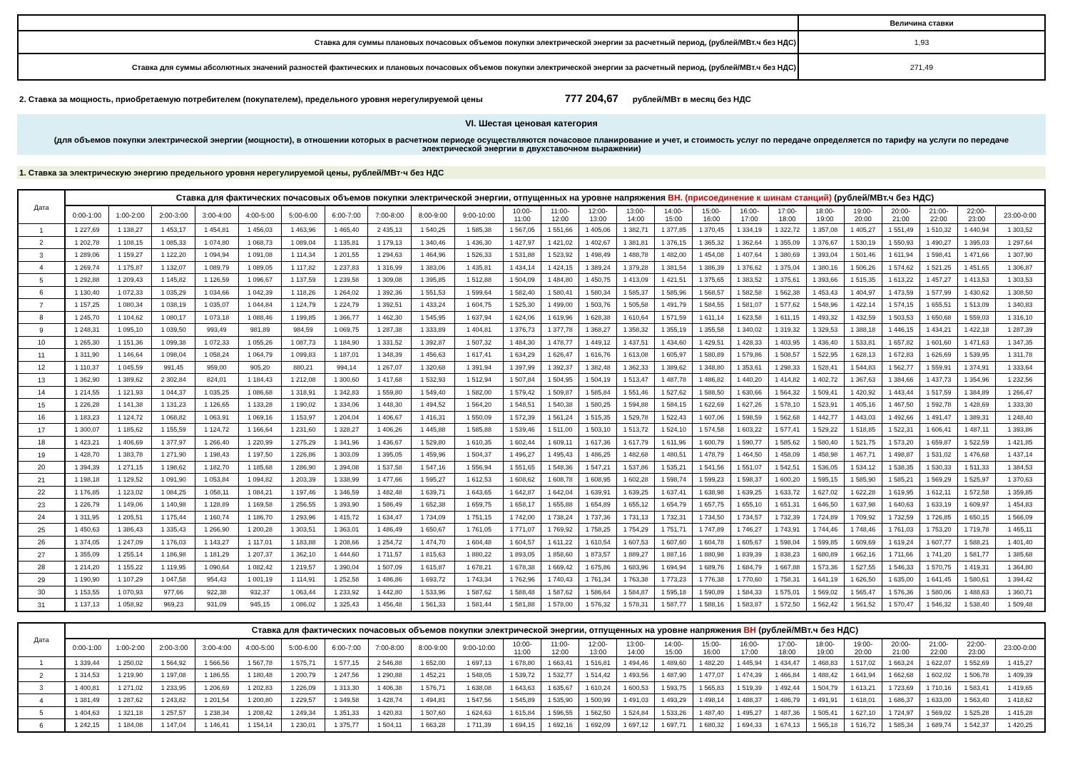| | Величина ставки |
| Ставка для суммы плановых почасовых объемов покупки электрической энергии за расчетный период, (рублей/МВт.ч без НДС) | 1,93 |
| Ставка для суммы абсолютных значений разностей фактических и плановых почасовых объемов покупки электрической энергии за расчетный период, (рублей/МВт.ч без НДС) | 271,49 |
2. Ставка за мощность, приобретаемую потребителем (покупателем), предельного уровня нерегулируемой цены 777 204,67 рублей/МВт в месяц без НДС
VI. Шестая ценовая категория
(для объемов покупки электрической энергии (мощности), в отношении которых в расчетном периоде осуществляются почасовое планирование и учет, и стоимость услуг по передаче определяется по тарифу на услуги по передаче электрической энергии в двухставочном выражении)
1. Ставка за электрическую энергию предельного уровня нерегулируемой цены, рублей/МВт·ч без НДС
| Дата | Ставка для фактических почасовых объемов покупки электрической энергии, отпущенных на уровне напряжения ВН. (присоединение к шинам станций) (рублей/МВт.ч без НДС) | | | | | | | | | | | | | | | | | | | | | | | |
| --- | --- | --- | --- | --- | --- | --- | --- | --- | --- | --- | --- | --- | --- | --- | --- | --- | --- | --- | --- | --- | --- | --- | --- | --- |
| | 0:00-1:00 | 1:00-2:00 | 2:00-3:00 | 3:00-4:00 | 4:00-5:00 | 5:00-6:00 | 6:00-7:00 | 7:00-8:00 | 8:00-9:00 | 9:00-10:00 | 10:00- 11:00 | 11:00- 12:00 | 12:00- 13:00 | 13:00- 14:00 | 14:00- 15:00 | 15:00- 16:00 | 16:00- 17:00 | 17:00- 18:00 | 18:00- 19:00 | 19:00- 20:00 | 20:00- 21:00 | 21:00- 22:00 | 22:00- 23:00 | 23:00-0:00 |
| 1 | 1 227,69 | 1 138,27 | 1 453,17 | 1 454,81 | 1 456,03 | 1 463,96 | 1 465,40 | 2 435,13 | 1 540,25 | 1 585,38 | 1 567,05 | 1 551,66 | 1 405,06 | 1 382,71 | 1 377,85 | 1 370,45 | 1 334,19 | 1 322,72 | 1 357,08 | 1 405,27 | 1 551,49 | 1 510,32 | 1 440,94 | 1 303,52 |
| 2 | 1 202,78 | 1 108,15 | 1 085,33 | 1 074,80 | 1 068,73 | 1 089,04 | 1 135,81 | 1 179,13 | 1 340,46 | 1 436,30 | 1 427,97 | 1 421,02 | 1 402,67 | 1 381,81 | 1 376,15 | 1 365,32 | 1 362,64 | 1 355,09 | 1 376,67 | 1 530,19 | 1 550,93 | 1 490,27 | 1 395,03 | 1 297,64 |
| 3 | 1 289,06 | 1 159,27 | 1 122,20 | 1 094,94 | 1 091,08 | 1 114,34 | 1 201,55 | 1 294,63 | 1 464,96 | 1 526,33 | 1 531,88 | 1 523,92 | 1 498,49 | 1 488,78 | 1 482,00 | 1 454,08 | 1 407,64 | 1 380,69 | 1 393,04 | 1 501,46 | 1 611,94 | 1 598,41 | 1 471,66 | 1 307,90 |
| 4 | 1 269,74 | 1 175,87 | 1 132,07 | 1 089,79 | 1 089,05 | 1 117,82 | 1 237,83 | 1 316,99 | 1 383,06 | 1 435,81 | 1 434,14 | 1 424,15 | 1 389,24 | 1 379,28 | 1 381,54 | 1 386,39 | 1 376,62 | 1 375,04 | 1 380,16 | 1 506,26 | 1 574,62 | 1 521,25 | 1 451,65 | 1 306,87 |
| 5 | 1 292,88 | 1 209,43 | 1 145,82 | 1 126,59 | 1 096,67 | 1 137,59 | 1 239,58 | 1 309,08 | 1 395,85 | 1 512,88 | 1 504,09 | 1 484,80 | 1 450,75 | 1 413,09 | 1 421,51 | 1 375,65 | 1 383,52 | 1 375,61 | 1 393,66 | 1 515,35 | 1 613,22 | 1 457,27 | 1 413,53 | 1 303,53 |
| 6 | 1 130,40 | 1 072,33 | 1 035,29 | 1 034,66 | 1 042,39 | 1 118,26 | 1 264,02 | 1 392,36 | 1 551,53 | 1 599,64 | 1 582,40 | 1 580,41 | 1 580,34 | 1 585,37 | 1 585,96 | 1 568,57 | 1 582,58 | 1 562,38 | 1 453,43 | 1 404,97 | 1 473,59 | 1 577,99 | 1 430,62 | 1 308,50 |
| 7 | 1 157,25 | 1 080,34 | 1 038,19 | 1 035,07 | 1 044,84 | 1 124,79 | 1 224,79 | 1 392,51 | 1 433,24 | 1 604,75 | 1 525,30 | 1 499,00 | 1 503,76 | 1 505,58 | 1 491,79 | 1 584,55 | 1 581,07 | 1 577,62 | 1 548,96 | 1 422,14 | 1 574,15 | 1 655,51 | 1 513,09 | 1 340,83 |
| 8 | 1 245,70 | 1 104,62 | 1 080,17 | 1 073,18 | 1 088,46 | 1 199,85 | 1 366,77 | 1 462,30 | 1 545,95 | 1 637,94 | 1 624,06 | 1 619,96 | 1 628,38 | 1 610,64 | 1 571,59 | 1 611,14 | 1 623,58 | 1 611,15 | 1 493,32 | 1 432,59 | 1 503,53 | 1 650,68 | 1 559,03 | 1 316,10 |
| 9 | 1 248,31 | 1 095,10 | 1 039,50 | 993,49 | 981,89 | 984,59 | 1 069,75 | 1 287,38 | 1 333,89 | 1 404,81 | 1 376,73 | 1 377,78 | 1 368,27 | 1 358,32 | 1 355,19 | 1 355,58 | 1 340,02 | 1 319,32 | 1 329,53 | 1 388,18 | 1 446,15 | 1 434,21 | 1 422,18 | 1 287,39 |
| 10 | 1 265,30 | 1 151,36 | 1 099,38 | 1 072,33 | 1 055,26 | 1 087,73 | 1 184,90 | 1 331,52 | 1 392,87 | 1 507,32 | 1 484,30 | 1 478,77 | 1 449,12 | 1 437,51 | 1 434,60 | 1 429,51 | 1 428,33 | 1 403,95 | 1 436,40 | 1 533,81 | 1 657,82 | 1 601,60 | 1 471,63 | 1 347,35 |
| 11 | 1 311,90 | 1 146,64 | 1 098,04 | 1 058,24 | 1 064,79 | 1 099,83 | 1 187,01 | 1 348,39 | 1 456,63 | 1 617,41 | 1 634,29 | 1 626,47 | 1 616,76 | 1 613,08 | 1 605,97 | 1 580,89 | 1 579,86 | 1 508,57 | 1 522,95 | 1 628,13 | 1 672,83 | 1 626,69 | 1 539,95 | 1 311,78 |
| 12 | 1 110,37 | 1 045,59 | 991,45 | 959,00 | 905,20 | 880,21 | 994,14 | 1 267,07 | 1 320,68 | 1 391,94 | 1 397,99 | 1 392,37 | 1 382,48 | 1 362,33 | 1 389,62 | 1 348,80 | 1 353,61 | 1 298,33 | 1 528,41 | 1 544,83 | 1 562,77 | 1 559,91 | 1 374,91 | 1 333,64 |
| 13 | 1 362,90 | 1 389,62 | 2 302,84 | 824,01 | 1 184,43 | 1 212,08 | 1 300,60 | 1 417,68 | 1 532,93 | 1 512,94 | 1 507,84 | 1 504,95 | 1 504,19 | 1 513,47 | 1 487,78 | 1 486,82 | 1 440,20 | 1 414,82 | 1 402,72 | 1 367,63 | 1 384,66 | 1 437,73 | 1 354,96 | 1 232,56 |
| 14 | 1 214,55 | 1 121,93 | 1 044,37 | 1 035,25 | 1 086,68 | 1 318,91 | 1 342,83 | 1 559,80 | 1 549,40 | 1 582,00 | 1 579,42 | 1 509,87 | 1 585,84 | 1 551,46 | 1 527,62 | 1 588,50 | 1 630,66 | 1 564,32 | 1 509,41 | 1 420,92 | 1 443,44 | 1 517,59 | 1 384,89 | 1 266,47 |
| 15 | 1 226,28 | 1 141,38 | 1 131,23 | 1 126,65 | 1 133,28 | 1 190,02 | 1 334,06 | 1 448,30 | 1 494,52 | 1 564,20 | 1 548,51 | 1 540,38 | 1 580,25 | 1 594,88 | 1 584,15 | 1 622,69 | 1 627,26 | 1 578,10 | 1 523,91 | 1 405,16 | 1 467,50 | 1 592,78 | 1 428,69 | 1 333,30 |
| 16 | 1 183,23 | 1 124,72 | 1 068,82 | 1 063,91 | 1 069,16 | 1 153,97 | 1 204,04 | 1 406,67 | 1 416,31 | 1 550,09 | 1 572,39 | 1 561,24 | 1 515,35 | 1 529,78 | 1 522,43 | 1 607,06 | 1 598,59 | 1 562,68 | 1 442,77 | 1 443,03 | 1 492,66 | 1 491,47 | 1 389,31 | 1 248,40 |
| 17 | 1 300,07 | 1 185,62 | 1 155,59 | 1 124,72 | 1 166,64 | 1 231,60 | 1 328,27 | 1 406,26 | 1 445,88 | 1 585,88 | 1 539,46 | 1 511,00 | 1 503,10 | 1 513,72 | 1 524,10 | 1 574,58 | 1 603,22 | 1 577,41 | 1 529,22 | 1 518,85 | 1 522,31 | 1 606,41 | 1 487,11 | 1 393,86 |
| 18 | 1 423,21 | 1 406,69 | 1 377,97 | 1 266,40 | 1 220,99 | 1 275,29 | 1 341,96 | 1 436,67 | 1 529,80 | 1 610,35 | 1 602,44 | 1 609,11 | 1 617,36 | 1 617,79 | 1 611,96 | 1 600,79 | 1 590,77 | 1 585,62 | 1 580,40 | 1 521,75 | 1 573,20 | 1 659,87 | 1 522,59 | 1 421,85 |
| 19 | 1 428,70 | 1 383,78 | 1 271,90 | 1 198,43 | 1 197,50 | 1 226,86 | 1 303,09 | 1 395,05 | 1 459,96 | 1 504,37 | 1 496,27 | 1 495,43 | 1 486,25 | 1 482,68 | 1 480,51 | 1 478,79 | 1 464,50 | 1 458,09 | 1 458,98 | 1 467,71 | 1 498,87 | 1 531,02 | 1 476,68 | 1 437,14 |
| 20 | 1 394,39 | 1 271,15 | 1 198,62 | 1 182,70 | 1 185,68 | 1 286,90 | 1 394,08 | 1 537,58 | 1 547,16 | 1 556,94 | 1 551,65 | 1 548,36 | 1 547,21 | 1 537,86 | 1 535,21 | 1 541,56 | 1 551,07 | 1 542,51 | 1 536,05 | 1 534,12 | 1 538,35 | 1 530,33 | 1 511,33 | 1 384,53 |
| 21 | 1 198,18 | 1 129,52 | 1 091,90 | 1 053,84 | 1 094,82 | 1 203,39 | 1 338,99 | 1 477,66 | 1 595,27 | 1 612,53 | 1 608,62 | 1 608,78 | 1 608,95 | 1 602,28 | 1 598,74 | 1 599,23 | 1 598,37 | 1 600,20 | 1 595,15 | 1 585,90 | 1 585,21 | 1 569,29 | 1 525,97 | 1 370,63 |
| 22 | 1 176,85 | 1 123,02 | 1 084,25 | 1 058,11 | 1 084,21 | 1 197,46 | 1 346,59 | 1 482,48 | 1 639,71 | 1 643,65 | 1 642,87 | 1 642,04 | 1 639,91 | 1 639,25 | 1 637,41 | 1 638,98 | 1 639,25 | 1 633,72 | 1 627,02 | 1 622,28 | 1 619,95 | 1 612,11 | 1 572,58 | 1 359,85 |
| 23 | 1 226,79 | 1 149,06 | 1 140,98 | 1 128,89 | 1 169,58 | 1 256,55 | 1 393,90 | 1 586,49 | 1 652,38 | 1 659,75 | 1 658,17 | 1 655,88 | 1 654,89 | 1 655,12 | 1 654,79 | 1 657,75 | 1 655,10 | 1 651,31 | 1 646,50 | 1 637,98 | 1 640,63 | 1 633,19 | 1 609,97 | 1 454,83 |
| 24 | 1 311,95 | 1 205,51 | 1 175,44 | 1 160,74 | 1 186,70 | 1 293,96 | 1 415,72 | 1 634,47 | 1 734,09 | 1 751,15 | 1 742,00 | 1 738,24 | 1 737,36 | 1 731,13 | 1 732,31 | 1 734,50 | 1 734,57 | 1 732,39 | 1 724,89 | 1 709,92 | 1 732,59 | 1 726,85 | 1 650,15 | 1 566,09 |
| 25 | 1 450,63 | 1 386,43 | 1 335,43 | 1 266,90 | 1 200,28 | 1 303,51 | 1 363,01 | 1 486,49 | 1 650,67 | 1 761,05 | 1 771,07 | 1 769,92 | 1 758,25 | 1 754,29 | 1 751,71 | 1 747,89 | 1 746,27 | 1 743,91 | 1 744,46 | 1 748,46 | 1 761,03 | 1 753,20 | 1 719,78 | 1 465,11 |
| 26 | 1 374,05 | 1 247,09 | 1 176,03 | 1 143,27 | 1 117,01 | 1 183,88 | 1 208,66 | 1 254,72 | 1 474,70 | 1 604,48 | 1 604,57 | 1 611,22 | 1 610,54 | 1 607,53 | 1 607,60 | 1 604,78 | 1 605,67 | 1 598,04 | 1 599,85 | 1 609,69 | 1 619,24 | 1 607,77 | 1 588,21 | 1 401,40 |
| 27 | 1 355,09 | 1 255,14 | 1 186,98 | 1 181,29 | 1 207,37 | 1 362,10 | 1 444,60 | 1 711,57 | 1 815,63 | 1 880,22 | 1 893,05 | 1 858,60 | 1 873,57 | 1 889,27 | 1 887,16 | 1 880,98 | 1 839,39 | 1 838,23 | 1 680,89 | 1 662,16 | 1 711,66 | 1 741,20 | 1 581,77 | 1 385,68 |
| 28 | 1 214,20 | 1 155,22 | 1 119,95 | 1 090,64 | 1 082,42 | 1 219,57 | 1 390,04 | 1 507,09 | 1 615,87 | 1 678,21 | 1 678,38 | 1 669,42 | 1 675,86 | 1 683,96 | 1 694,94 | 1 689,76 | 1 684,79 | 1 667,88 | 1 573,36 | 1 527,55 | 1 546,33 | 1 570,75 | 1 419,31 | 1 364,80 |
| 29 | 1 190,90 | 1 107,29 | 1 047,58 | 954,43 | 1 001,19 | 1 114,91 | 1 252,58 | 1 486,86 | 1 693,72 | 1 743,34 | 1 762,96 | 1 740,43 | 1 761,34 | 1 763,38 | 1 773,23 | 1 776,38 | 1 770,60 | 1 758,31 | 1 641,19 | 1 626,50 | 1 635,00 | 1 641,45 | 1 580,61 | 1 394,42 |
| 30 | 1 153,55 | 1 070,93 | 977,66 | 922,38 | 932,37 | 1 063,44 | 1 233,92 | 1 442,80 | 1 533,96 | 1 587,62 | 1 588,48 | 1 587,62 | 1 586,64 | 1 584,87 | 1 595,18 | 1 590,89 | 1 584,33 | 1 575,01 | 1 569,02 | 1 565,47 | 1 576,36 | 1 580,06 | 1 488,63 | 1 360,71 |
| 31 | 1 137,13 | 1 058,92 | 969,23 | 931,09 | 945,15 | 1 086,02 | 1 325,43 | 1 456,48 | 1 561,33 | 1 581,44 | 1 581,88 | 1 578,00 | 1 576,32 | 1 578,31 | 1 587,77 | 1 588,16 | 1 583,87 | 1 572,50 | 1 562,42 | 1 561,52 | 1 570,47 | 1 546,32 | 1 538,40 | 1 509,48 |
| Дата | Ставка для фактических почасовых объемов покупки электрической энергии, отпущенных на уровне напряжения ВН (рублей/МВт.ч без НДС) | | | | | | | | | | | | | | | | | | | | | | | |
| --- | --- | --- | --- | --- | --- | --- | --- | --- | --- | --- | --- | --- | --- | --- | --- | --- | --- | --- | --- | --- | --- | --- | --- | --- |
| | 0:00-1:00 | 1:00-2:00 | 2:00-3:00 | 3:00-4:00 | 4:00-5:00 | 5:00-6:00 | 6:00-7:00 | 7:00-8:00 | 8:00-9:00 | 9:00-10:00 | 10:00- 11:00 | 11:00- 12:00 | 12:00- 13:00 | 13:00- 14:00 | 14:00- 15:00 | 15:00- 16:00 | 16:00- 17:00 | 17:00- 18:00 | 18:00- 19:00 | 19:00- 20:00 | 20:00- 21:00 | 21:00- 22:00 | 22:00- 23:00 | 23:00-0:00 |
| 1 | 1 339,44 | 1 250,02 | 1 564,92 | 1 566,56 | 1 567,78 | 1 575,71 | 1 577,15 | 2 546,88 | 1 652,00 | 1 697,13 | 1 678,80 | 1 663,41 | 1 516,81 | 1 494,46 | 1 489,60 | 1 482,20 | 1 445,94 | 1 434,47 | 1 468,83 | 1 517,02 | 1 663,24 | 1 622,07 | 1 552,69 | 1 415,27 |
| 2 | 1 314,53 | 1 219,90 | 1 197,08 | 1 186,55 | 1 180,48 | 1 200,79 | 1 247,56 | 1 290,88 | 1 452,21 | 1 548,05 | 1 539,72 | 1 532,77 | 1 514,42 | 1 493,56 | 1 487,90 | 1 477,07 | 1 474,39 | 1 466,84 | 1 488,42 | 1 641,94 | 1 662,68 | 1 602,02 | 1 506,78 | 1 409,39 |
| 3 | 1 400,81 | 1 271,02 | 1 233,95 | 1 206,69 | 1 202,83 | 1 226,09 | 1 313,30 | 1 406,38 | 1 576,71 | 1 638,08 | 1 643,63 | 1 635,67 | 1 610,24 | 1 600,53 | 1 593,75 | 1 565,83 | 1 519,39 | 1 492,44 | 1 504,79 | 1 613,21 | 1 723,69 | 1 710,16 | 1 583,41 | 1 419,65 |
| 4 | 1 381,49 | 1 287,62 | 1 243,82 | 1 201,54 | 1 200,80 | 1 229,57 | 1 349,58 | 1 428,74 | 1 494,81 | 1 547,56 | 1 545,89 | 1 535,90 | 1 500,99 | 1 491,03 | 1 493,29 | 1 498,14 | 1 488,37 | 1 486,79 | 1 491,91 | 1 618,01 | 1 686,37 | 1 633,00 | 1 563,40 | 1 418,62 |
| 5 | 1 404,63 | 1 321,18 | 1 257,57 | 1 238,34 | 1 208,42 | 1 249,34 | 1 351,33 | 1 420,83 | 1 507,60 | 1 624,63 | 1 615,84 | 1 596,55 | 1 562,50 | 1 524,84 | 1 533,26 | 1 487,40 | 1 495,27 | 1 487,36 | 1 505,41 | 1 627,10 | 1 724,97 | 1 569,02 | 1 525,28 | 1 415,28 |
| 6 | 1 242,15 | 1 184,08 | 1 147,04 | 1 146,41 | 1 154,14 | 1 230,01 | 1 375,77 | 1 504,11 | 1 663,28 | 1 711,39 | 1 694,15 | 1 692,16 | 1 692,09 | 1 697,12 | 1 697,71 | 1 680,32 | 1 694,33 | 1 674,13 | 1 565,18 | 1 516,72 | 1 585,34 | 1 689,74 | 1 542,37 | 1 420,25 |